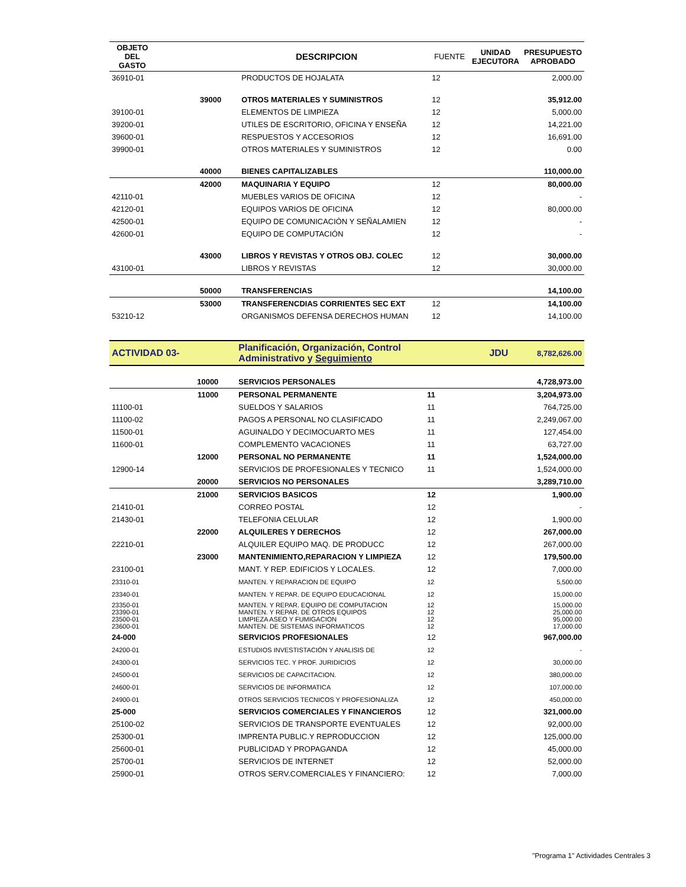| OBJETO DEL GASTO | | DESCRIPCION | FUENTE | UNIDAD EJECUTORA | PRESUPUESTO APROBADO |
| --- | --- | --- | --- | --- | --- |
| 36910-01 | | PRODUCTOS DE HOJALATA | 12 | | 2,000.00 |
| | 39000 | OTROS MATERIALES Y SUMINISTROS | 12 | | 35,912.00 |
| 39100-01 | | ELEMENTOS DE LIMPIEZA | 12 | | 5,000.00 |
| 39200-01 | | UTILES DE ESCRITORIO, OFICINA Y ENSEÑA | 12 | | 14,221.00 |
| 39600-01 | | RESPUESTOS Y ACCESORIOS | 12 | | 16,691.00 |
| 39900-01 | | OTROS MATERIALES Y SUMINISTROS | 12 | | 0.00 |
| | 40000 | BIENES CAPITALIZABLES | | | 110,000.00 |
| | 42000 | MAQUINARIA Y EQUIPO | 12 | | 80,000.00 |
| 42110-01 | | MUEBLES VARIOS DE OFICINA | 12 | | - |
| 42120-01 | | EQUIPOS VARIOS DE OFICINA | 12 | | 80,000.00 |
| 42500-01 | | EQUIPO DE COMUNICACIÓN Y SEÑALAMIEN | 12 | | - |
| 42600-01 | | EQUIPO DE COMPUTACIÓN | 12 | | - |
| | 43000 | LIBROS Y REVISTAS Y OTROS OBJ. COLEC | 12 | | 30,000.00 |
| 43100-01 | | LIBROS Y REVISTAS | 12 | | 30,000.00 |
| | 50000 | TRANSFERENCIAS | | | 14,100.00 |
| | 53000 | TRANSFERENCDIAS CORRIENTES SEC EXT | 12 | | 14,100.00 |
| 53210-12 | | ORGANISMOS DEFENSA DERECHOS HUMAN | 12 | | 14,100.00 |
| ACTIVIDAD 03- | | Planificación, Organización, Control Administrativo y Seguimiento | | JDU | 8,782,626.00 |
| | 10000 | SERVICIOS PERSONALES | | | 4,728,973.00 |
| | 11000 | PERSONAL PERMANENTE | 11 | | 3,204,973.00 |
| 11100-01 | | SUELDOS Y SALARIOS | 11 | | 764,725.00 |
| 11100-02 | | PAGOS A PERSONAL NO CLASIFICADO | 11 | | 2,249,067.00 |
| 11500-01 | | AGUINALDO Y DECIMOCUARTO MES | 11 | | 127,454.00 |
| 11600-01 | | COMPLEMENTO VACACIONES | 11 | | 63,727.00 |
| | 12000 | PERSONAL NO PERMANENTE | 11 | | 1,524,000.00 |
| 12900-14 | | SERVICIOS DE PROFESIONALES Y TECNICO | 11 | | 1,524,000.00 |
| | 20000 | SERVICIOS NO PERSONALES | | | 3,289,710.00 |
| | 21000 | SERVICIOS BASICOS | 12 | | 1,900.00 |
| 21410-01 | | CORREO POSTAL | 12 | | - |
| 21430-01 | | TELEFONIA CELULAR | 12 | | 1,900.00 |
| | 22000 | ALQUILERES Y DERECHOS | 12 | | 267,000.00 |
| 22210-01 | | ALQUILER EQUIPO MAQ. DE PRODUCC | 12 | | 267,000.00 |
| | 23000 | MANTENIMIENTO,REPARACION Y LIMPIEZA | 12 | | 179,500.00 |
| 23100-01 | | MANT. Y REP. EDIFICIOS Y LOCALES. | 12 | | 7,000.00 |
| 23310-01 | | MANTEN. Y REPARACION DE EQUIPO | 12 | | 5,500.00 |
| 23340-01 | | MANTEN. Y REPAR. DE EQUIPO EDUCACIONAL | 12 | | 15,000.00 |
| 23350-01 23390-01 23500-01 23600-01 | | MANTEN. Y REPAR. EQUIPO DE COMPUTACION MANTEN. Y REPAR. DE OTROS EQUIPOS LIMPIEZA ASEO Y FUMIGACION MANTEN. DE SISTEMAS INFORMATICOS | 12 12 12 12 | | 15,000.00 25,000.00 95,000.00 17,000.00 |
| 24-000 | | SERVICIOS PROFESIONALES | 12 | | 967,000.00 |
| 24200-01 | | ESTUDIOS INVESTISTACIÓN Y ANALISIS DE | 12 | | - |
| 24300-01 | | SERVICIOS TEC. Y PROF. JURIDICIOS | 12 | | 30,000.00 |
| 24500-01 | | SERVICIOS DE CAPACITACION. | 12 | | 380,000.00 |
| 24600-01 | | SERVICIOS DE INFORMATICA | 12 | | 107,000.00 |
| 24900-01 | | OTROS SERVICIOS TECNICOS Y PROFESIONALIZA | 12 | | 450,000.00 |
| 25-000 | | SERVICIOS COMERCIALES Y FINANCIEROS | 12 | | 321,000.00 |
| 25100-02 | | SERVICIOS DE TRANSPORTE EVENTUALES | 12 | | 92,000.00 |
| 25300-01 | | IMPRENTA PUBLIC.Y REPRODUCCION | 12 | | 125,000.00 |
| 25600-01 | | PUBLICIDAD Y PROPAGANDA | 12 | | 45,000.00 |
| 25700-01 | | SERVICIOS DE INTERNET | 12 | | 52,000.00 |
| 25900-01 | | OTROS SERV.COMERCIALES Y FINANCIERO: | 12 | | 7,000.00 |
"Programa 1" Actividades Centrales 3